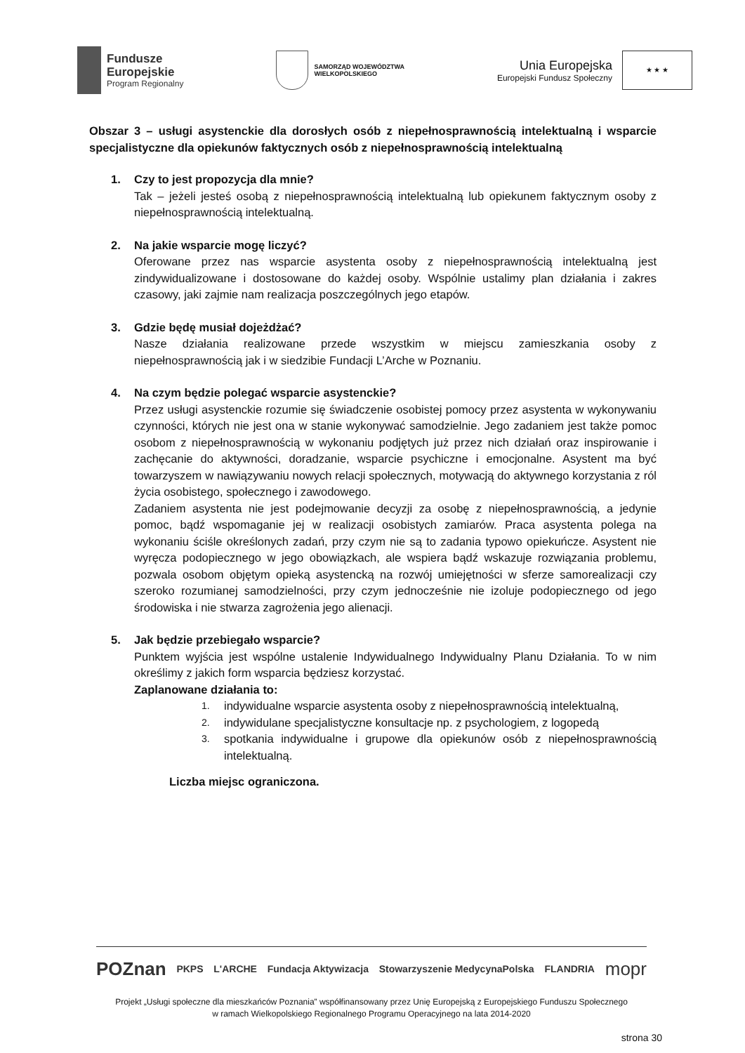Fundusze
Europejskie
Program Regionalny
SAMORZĄD WOJEWÓDZTWA
WIELKOPOLSKIEGO
Unia Europejska
Europejski Fundusz Społeczny
★ ★ ★
Obszar 3 – usługi asystenckie dla dorosłych osób z niepełnosprawnością intelektualną i wsparcie specjalistyczne dla opiekunów faktycznych osób z niepełnosprawnością intelektualną
1. Czy to jest propozycja dla mnie?
Tak – jeżeli jesteś osobą z niepełnosprawnością intelektualną lub opiekunem faktycznym osoby z niepełnosprawnością intelektualną.
2. Na jakie wsparcie mogę liczyć?
Oferowane przez nas wsparcie asystenta osoby z niepełnosprawnością intelektualną jest zindywidualizowane i dostosowane do każdej osoby. Wspólnie ustalimy plan działania i zakres czasowy, jaki zajmie nam realizacja poszczególnych jego etapów.
3. Gdzie będę musiał dojeżdżać?
Nasze działania realizowane przede wszystkim w miejscu zamieszkania osoby z niepełnosprawnością jak i w siedzibie Fundacji L’Arche w Poznaniu.
4. Na czym będzie polegać wsparcie asystenckie?
Przez usługi asystenckie rozumie się świadczenie osobistej pomocy przez asystenta w wykonywaniu czynności, których nie jest ona w stanie wykonywać samodzielnie. Jego zadaniem jest także pomoc osobom z niepełnosprawnością w wykonaniu podjętych już przez nich działań oraz inspirowanie i zachęcanie do aktywności, doradzanie, wsparcie psychiczne i emocjonalne. Asystent ma być towarzyszem w nawiązywaniu nowych relacji społecznych, motywacją do aktywnego korzystania z ról życia osobistego, społecznego i zawodowego.
Zadaniem asystenta nie jest podejmowanie decyzji za osobę z niepełnosprawnością, a jedynie pomoc, bądź wspomaganie jej w realizacji osobistych zamiarów. Praca asystenta polega na wykonaniu ściśle określonych zadań, przy czym nie są to zadania typowo opiekuńcze. Asystent nie wyręcza podopiecznego w jego obowiązkach, ale wspiera bądź wskazuje rozwiązania problemu, pozwala osobom objętym opieką asystencką na rozwój umiejętności w sferze samorealizacji czy szeroko rozumianej samodzielności, przy czym jednocześnie nie izoluje podopiecznego od jego środowiska i nie stwarza zagrożenia jego alienacji.
5. Jak będzie przebiegało wsparcie?
Punktem wyjścia jest wspólne ustalenie Indywidualnego Indywidualny Planu Działania. To w nim określimy z jakich form wsparcia będziesz korzystać.
Zaplanowane działania to:
1. indywidualne wsparcie asystenta osoby z niepełnosprawnością intelektualną,
2. indywidulane specjalistyczne konsultacje np. z psychologiem, z logopedą
3. spotkania indywidualne i grupowe dla opiekunów osób z niepełnosprawnością intelektualną.
Liczba miejsc ograniczona.
POZnan PKPS L'ARCHE Fundacja Aktywizacja Stowarzyszenie MedycynaPolska FLANDRIA mopr
Projekt „Usługi społeczne dla mieszkańców Poznania” współfinansowany przez Unię Europejską z Europejskiego Funduszu Społecznego
w ramach Wielkopolskiego Regionalnego Programu Operacyjnego na lata 2014-2020
strona 30